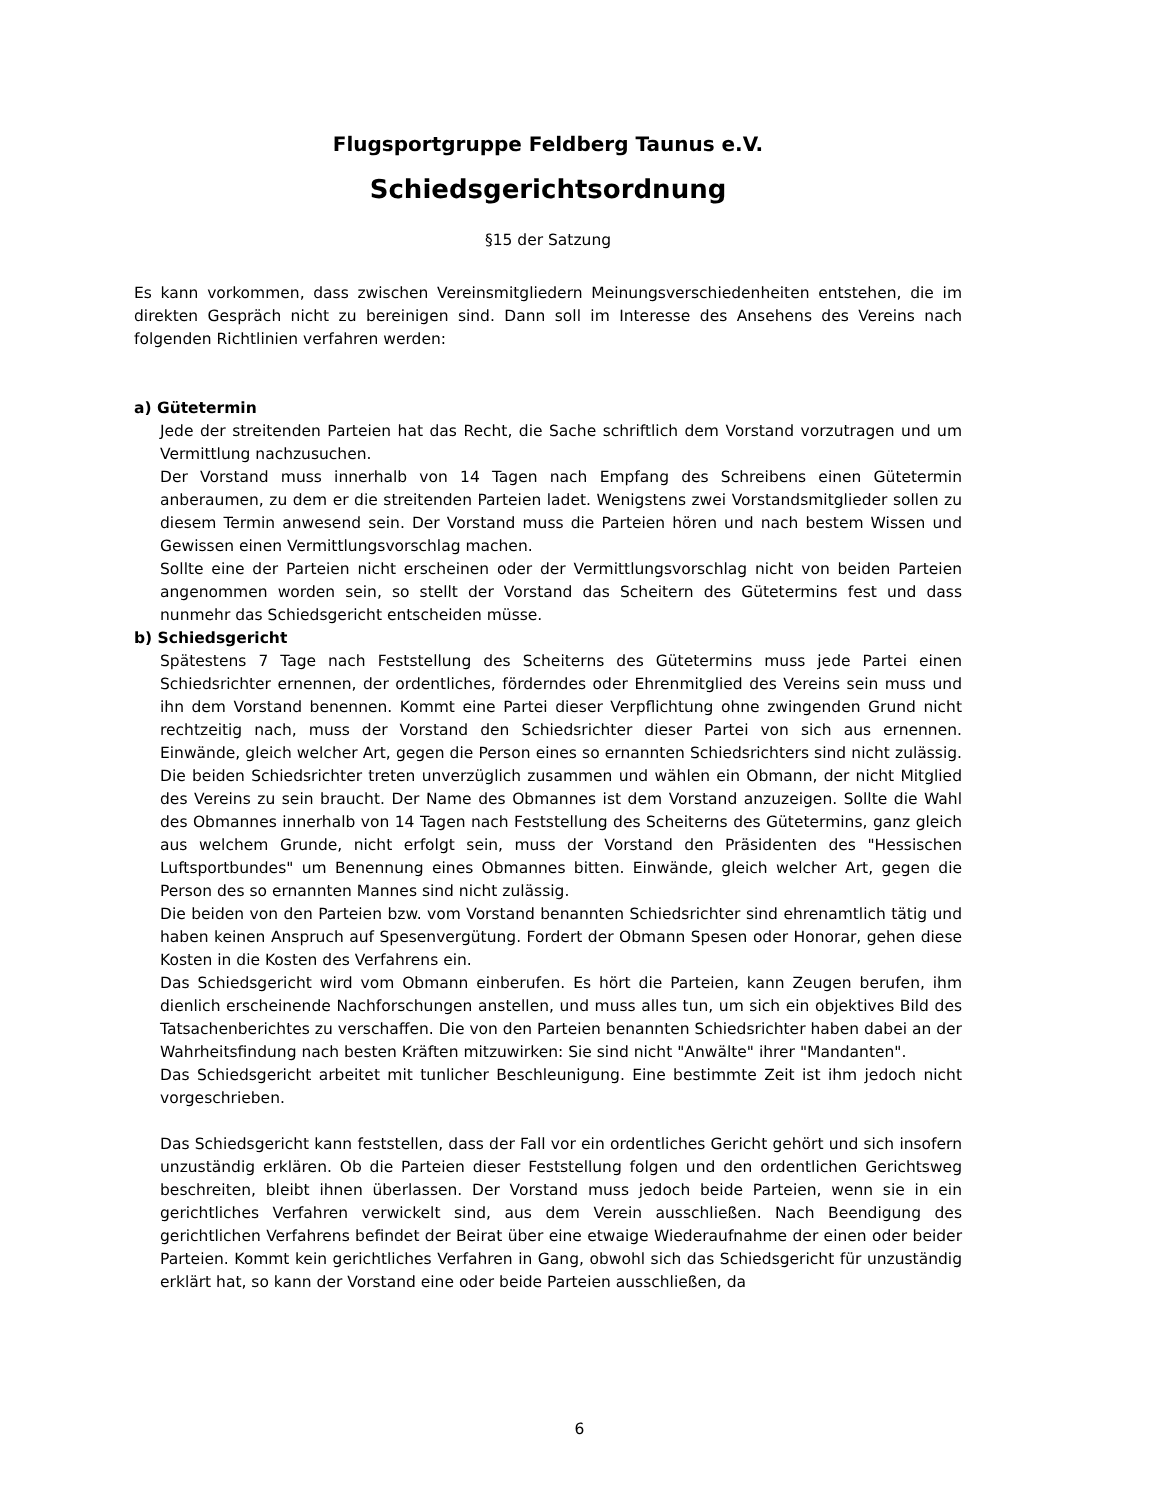Flugsportgruppe Feldberg Taunus e.V.
Schiedsgerichtsordnung
§15 der Satzung
Es kann vorkommen, dass zwischen Vereinsmitgliedern Meinungsverschiedenheiten entstehen, die im direkten Gespräch nicht zu bereinigen sind. Dann soll im Interesse des Ansehens des Vereins nach folgenden Richtlinien verfahren werden:
a) Gütetermin
Jede der streitenden Parteien hat das Recht, die Sache schriftlich dem Vorstand vorzutragen und um Vermittlung nachzusuchen.
Der Vorstand muss innerhalb von 14 Tagen nach Empfang des Schreibens einen Gütetermin anberaumen, zu dem er die streitenden Parteien ladet. Wenigstens zwei Vorstandsmitglieder sollen zu diesem Termin anwesend sein. Der Vorstand muss die Parteien hören und nach bestem Wissen und Gewissen einen Vermittlungsvorschlag machen.
Sollte eine der Parteien nicht erscheinen oder der Vermittlungsvorschlag nicht von beiden Parteien angenommen worden sein, so stellt der Vorstand das Scheitern des Gütetermins fest und dass nunmehr das Schiedsgericht entscheiden müsse.
b) Schiedsgericht
Spätestens 7 Tage nach Feststellung des Scheiterns des Gütetermins muss jede Partei einen Schiedsrichter ernennen, der ordentliches, förderndes oder Ehrenmitglied des Vereins sein muss und ihn dem Vorstand benennen. Kommt eine Partei dieser Verpflichtung ohne zwingenden Grund nicht rechtzeitig nach, muss der Vorstand den Schiedsrichter dieser Partei von sich aus ernennen. Einwände, gleich welcher Art, gegen die Person eines so ernannten Schiedsrichters sind nicht zulässig. Die beiden Schiedsrichter treten unverzüglich zusammen und wählen ein Obmann, der nicht Mitglied des Vereins zu sein braucht. Der Name des Obmannes ist dem Vorstand anzuzeigen. Sollte die Wahl des Obmannes innerhalb von 14 Tagen nach Feststellung des Scheiterns des Gütetermins, ganz gleich aus welchem Grunde, nicht erfolgt sein, muss der Vorstand den Präsidenten des "Hessischen Luftsportbundes" um Benennung eines Obmannes bitten. Einwände, gleich welcher Art, gegen die Person des so ernannten Mannes sind nicht zulässig.
Die beiden von den Parteien bzw. vom Vorstand benannten Schiedsrichter sind ehrenamtlich tätig und haben keinen Anspruch auf Spesenvergütung. Fordert der Obmann Spesen oder Honorar, gehen diese Kosten in die Kosten des Verfahrens ein.
Das Schiedsgericht wird vom Obmann einberufen. Es hört die Parteien, kann Zeugen berufen, ihm dienlich erscheinende Nachforschungen anstellen, und muss alles tun, um sich ein objektives Bild des Tatsachenberichtes zu verschaffen. Die von den Parteien benannten Schiedsrichter haben dabei an der Wahrheitsfindung nach besten Kräften mitzuwirken: Sie sind nicht "Anwälte" ihrer "Mandanten".
Das Schiedsgericht arbeitet mit tunlicher Beschleunigung. Eine bestimmte Zeit ist ihm jedoch nicht vorgeschrieben.
Das Schiedsgericht kann feststellen, dass der Fall vor ein ordentliches Gericht gehört und sich insofern unzuständig erklären. Ob die Parteien dieser Feststellung folgen und den ordentlichen Gerichtsweg beschreiten, bleibt ihnen überlassen. Der Vorstand muss jedoch beide Parteien, wenn sie in ein gerichtliches Verfahren verwickelt sind, aus dem Verein ausschließen. Nach Beendigung des gerichtlichen Verfahrens befindet der Beirat über eine etwaige Wiederaufnahme der einen oder beider Parteien. Kommt kein gerichtliches Verfahren in Gang, obwohl sich das Schiedsgericht für unzuständig erklärt hat, so kann der Vorstand eine oder beide Parteien ausschließen, da
6